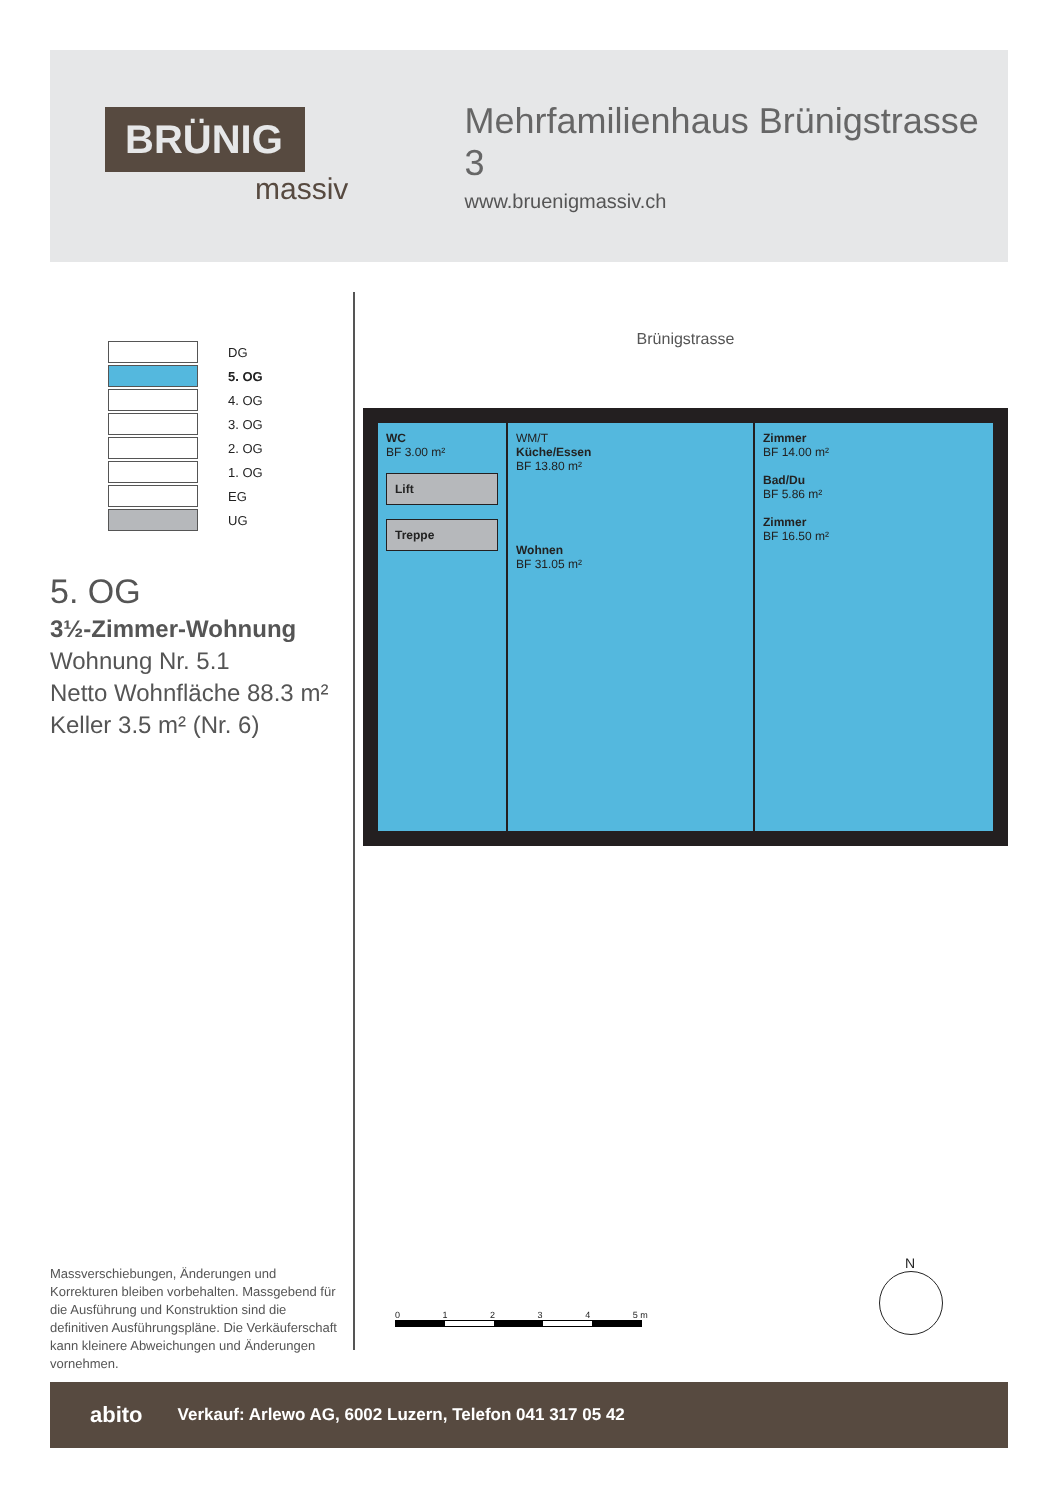BRÜNIG
massiv
Mehrfamilienhaus Brünigstrasse 3
www.bruenigmassiv.ch
DG
5. OG
4. OG
3. OG
2. OG
1. OG
EG
UG
5. OG
3½-Zimmer-Wohnung
Wohnung Nr. 5.1
Netto Wohnfläche 88.3 m²
Keller 3.5 m² (Nr. 6)
Brünigstrasse
WC
BF 3.00 m²
Lift
Treppe
WM/T
Küche/Essen
BF 13.80 m²
Wohnen
BF 31.05 m²
Zimmer
BF 14.00 m²
Bad/Du
BF 5.86 m²
Zimmer
BF 16.50 m²
Massverschiebungen, Änderungen und Korrekturen bleiben vorbehalten. Massgebend für die Ausführung und Konstruktion sind die definitiven Ausführungs­pläne. Die Verkäuferschaft kann kleinere Abweichungen und Änderungen vornehmen.
0 1 2 3 4 5 m
N
abito Verkauf: Arlewo AG, 6002 Luzern, Telefon 041 317 05 42